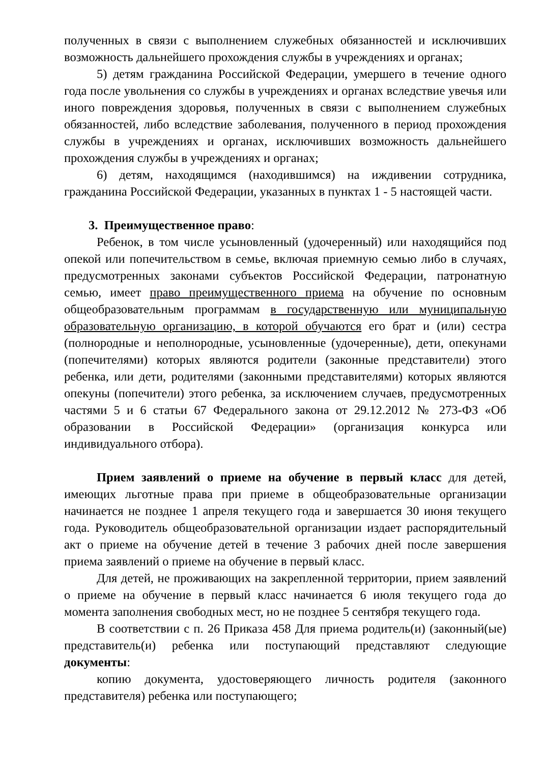полученных в связи с выполнением служебных обязанностей и исключивших возможность дальнейшего прохождения службы в учреждениях и органах;
5) детям гражданина Российской Федерации, умершего в течение одного года после увольнения со службы в учреждениях и органах вследствие увечья или иного повреждения здоровья, полученных в связи с выполнением служебных обязанностей, либо вследствие заболевания, полученного в период прохождения службы в учреждениях и органах, исключивших возможность дальнейшего прохождения службы в учреждениях и органах;
6) детям, находящимся (находившимся) на иждивении сотрудника, гражданина Российской Федерации, указанных в пунктах 1 - 5 настоящей части.
3. Преимущественное право:
Ребенок, в том числе усыновленный (удочеренный) или находящийся под опекой или попечительством в семье, включая приемную семью либо в случаях, предусмотренных законами субъектов Российской Федерации, патронатную семью, имеет право преимущественного приема на обучение по основным общеобразовательным программам в государственную или муниципальную образовательную организацию, в которой обучаются его брат и (или) сестра (полнородные и неполнородные, усыновленные (удочеренные), дети, опекунами (попечителями) которых являются родители (законные представители) этого ребенка, или дети, родителями (законными представителями) которых являются опекуны (попечители) этого ребенка, за исключением случаев, предусмотренных частями 5 и 6 статьи 67 Федерального закона от 29.12.2012 № 273-ФЗ «Об образовании в Российской Федерации» (организация конкурса или индивидуального отбора).
Прием заявлений о приеме на обучение в первый класс для детей, имеющих льготные права при приеме в общеобразовательные организации начинается не позднее 1 апреля текущего года и завершается 30 июня текущего года. Руководитель общеобразовательной организации издает распорядительный акт о приеме на обучение детей в течение 3 рабочих дней после завершения приема заявлений о приеме на обучение в первый класс.
Для детей, не проживающих на закрепленной территории, прием заявлений о приеме на обучение в первый класс начинается 6 июля текущего года до момента заполнения свободных мест, но не позднее 5 сентября текущего года.
В соответствии с п. 26 Приказа 458 Для приема родитель(и) (законный(ые) представитель(и) ребенка или поступающий представляют следующие документы:
копию документа, удостоверяющего личность родителя (законного представителя) ребенка или поступающего;